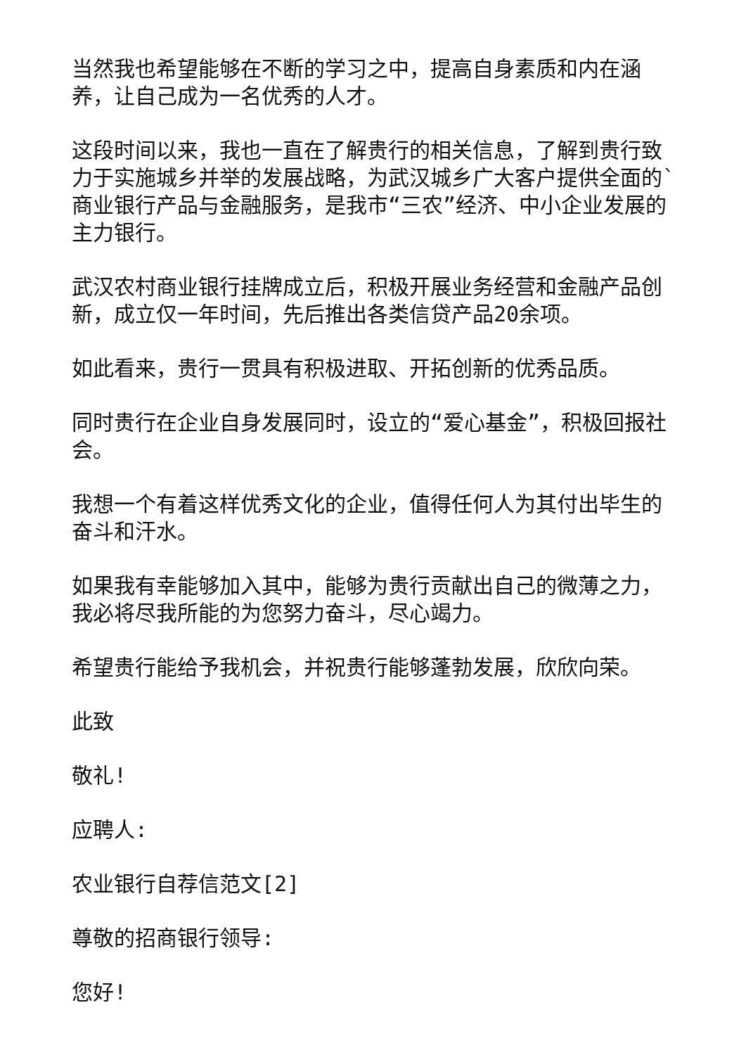当然我也希望能够在不断的学习之中，提高自身素质和内在涵养，让自己成为一名优秀的人才。
这段时间以来，我也一直在了解贵行的相关信息，了解到贵行致力于实施城乡并举的发展战略，为武汉城乡广大客户提供全面的`商业银行产品与金融服务，是我市“三农”经济、中小企业发展的主力银行。
武汉农村商业银行挂牌成立后，积极开展业务经营和金融产品创新，成立仅一年时间，先后推出各类信贷产品20余项。
如此看来，贵行一贯具有积极进取、开拓创新的优秀品质。
同时贵行在企业自身发展同时，设立的“爱心基金”，积极回报社会。
我想一个有着这样优秀文化的企业，值得任何人为其付出毕生的奋斗和汗水。
如果我有幸能够加入其中，能够为贵行贡献出自己的微薄之力，我必将尽我所能的为您努力奋斗，尽心竭力。
希望贵行能给予我机会，并祝贵行能够蓬勃发展，欣欣向荣。
此致
敬礼!
应聘人:
农业银行自荐信范文[2]
尊敬的招商银行领导:
您好!